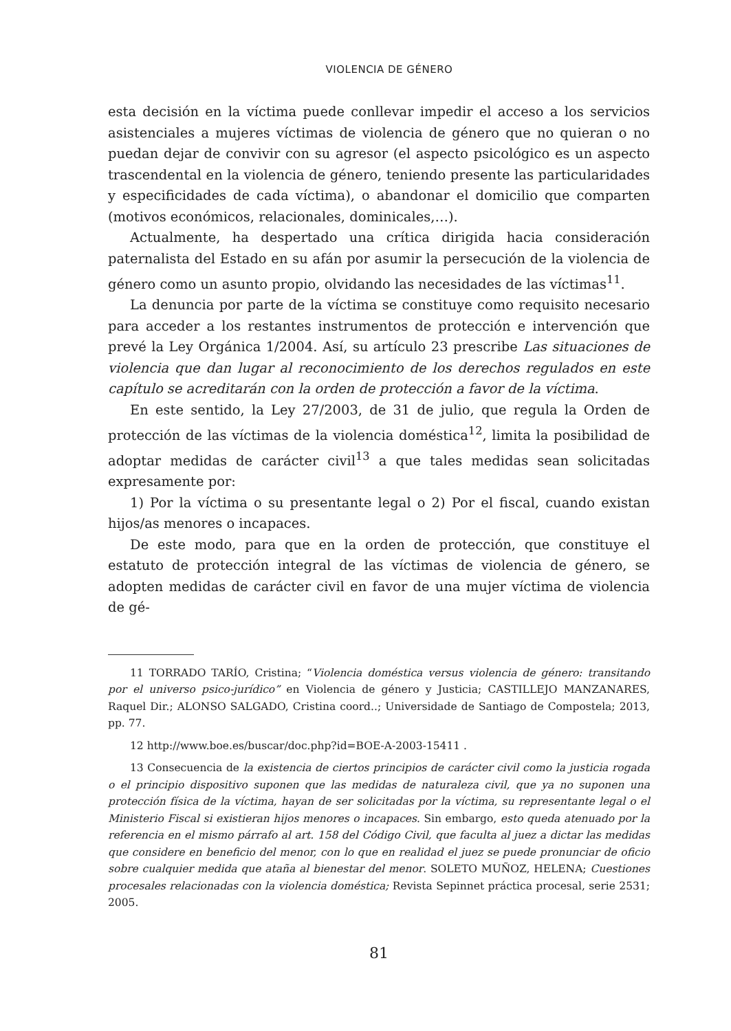VIOLENCIA DE GÉNERO
esta decisión en la víctima puede conllevar impedir el acceso a los servicios asistenciales a mujeres víctimas de violencia de género que no quieran o no puedan dejar de convivir con su agresor (el aspecto psicológico es un aspecto trascendental en la violencia de género, teniendo presente las particularidades y especificidades de cada víctima), o abandonar el domicilio que comparten (motivos económicos, relacionales, dominicales,…).
Actualmente, ha despertado una crítica dirigida hacia consideración paternalista del Estado en su afán por asumir la persecución de la violencia de género como un asunto propio, olvidando las necesidades de las víctimas<sup>11</sup>.
La denuncia por parte de la víctima se constituye como requisito necesario para acceder a los restantes instrumentos de protección e intervención que prevé la Ley Orgánica 1/2004. Así, su artículo 23 prescribe Las situaciones de violencia que dan lugar al reconocimiento de los derechos regulados en este capítulo se acreditarán con la orden de protección a favor de la víctima.
En este sentido, la Ley 27/2003, de 31 de julio, que regula la Orden de protección de las víctimas de la violencia doméstica<sup>12</sup>, limita la posibilidad de adoptar medidas de carácter civil<sup>13</sup> a que tales medidas sean solicitadas expresamente por:
1) Por la víctima o su presentante legal o 2) Por el fiscal, cuando existan hijos/as menores o incapaces.
De este modo, para que en la orden de protección, que constituye el estatuto de protección integral de las víctimas de violencia de género, se adopten medidas de carácter civil en favor de una mujer víctima de violencia de gé-
11 TORRADO TARÍO, Cristina; “Violencia doméstica versus violencia de género: transitando por el universo psico-jurídico” en Violencia de género y Justicia; CASTILLEJO MANZANARES, Raquel Dir.; ALONSO SALGADO, Cristina coord..; Universidade de Santiago de Compostela; 2013, pp. 77.
12 http://www.boe.es/buscar/doc.php?id=BOE-A-2003-15411 .
13 Consecuencia de la existencia de ciertos principios de carácter civil como la justicia rogada o el principio dispositivo suponen que las medidas de naturaleza civil, que ya no suponen una protección física de la víctima, hayan de ser solicitadas por la víctima, su representante legal o el Ministerio Fiscal si existieran hijos menores o incapaces. Sin embargo, esto queda atenuado por la referencia en el mismo párrafo al art. 158 del Código Civil, que faculta al juez a dictar las medidas que considere en beneficio del menor, con lo que en realidad el juez se puede pronunciar de oficio sobre cualquier medida que ataña al bienestar del menor. SOLETO MUÑOZ, HELENA; Cuestiones procesales relacionadas con la violencia doméstica; Revista Sepinnet práctica procesal, serie 2531; 2005.
81